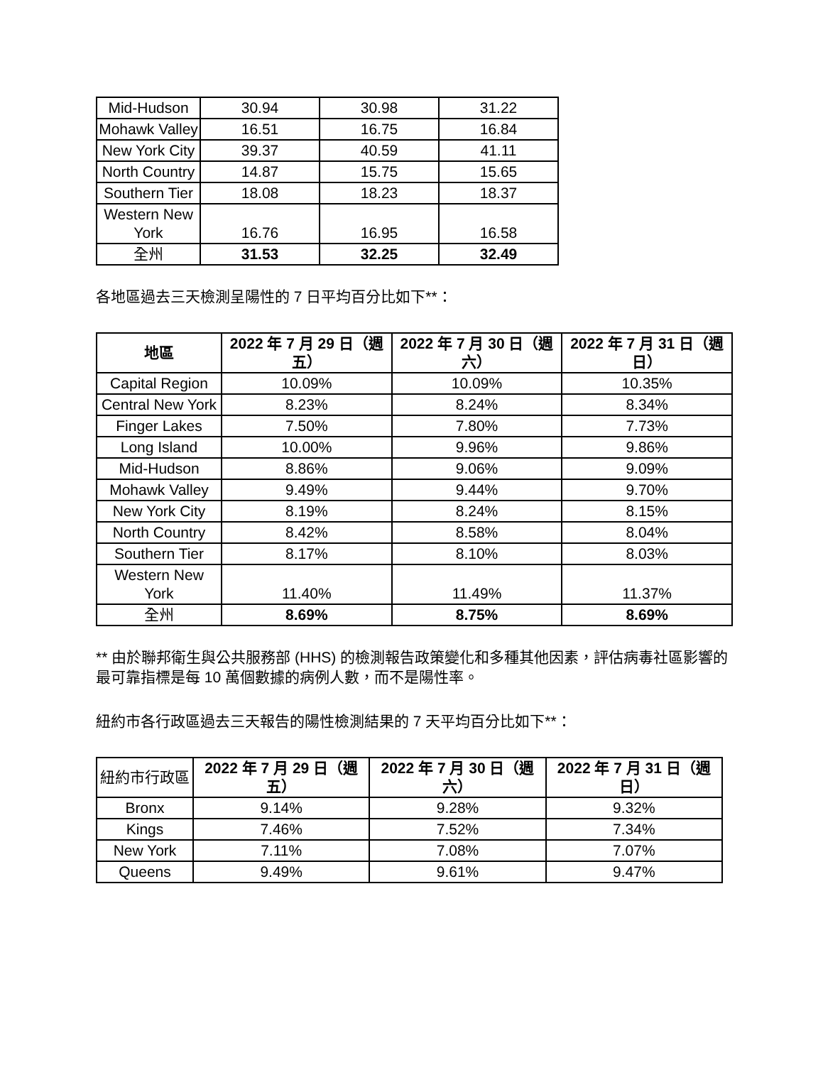| Mid-Hudson | 30.94 | 30.98 | 31.22 |
| Mohawk Valley | 16.51 | 16.75 | 16.84 |
| New York City | 39.37 | 40.59 | 41.11 |
| North Country | 14.87 | 15.75 | 15.65 |
| Southern Tier | 18.08 | 18.23 | 18.37 |
| Western New York | 16.76 | 16.95 | 16.58 |
| 全州 | 31.53 | 32.25 | 32.49 |
各地區過去三天檢測呈陽性的 7 日平均百分比如下**：
| 地區 | 2022 年 7 月 29 日（週五） | 2022 年 7 月 30 日（週六） | 2022 年 7 月 31 日（週日） |
| --- | --- | --- | --- |
| Capital Region | 10.09% | 10.09% | 10.35% |
| Central New York | 8.23% | 8.24% | 8.34% |
| Finger Lakes | 7.50% | 7.80% | 7.73% |
| Long Island | 10.00% | 9.96% | 9.86% |
| Mid-Hudson | 8.86% | 9.06% | 9.09% |
| Mohawk Valley | 9.49% | 9.44% | 9.70% |
| New York City | 8.19% | 8.24% | 8.15% |
| North Country | 8.42% | 8.58% | 8.04% |
| Southern Tier | 8.17% | 8.10% | 8.03% |
| Western New York | 11.40% | 11.49% | 11.37% |
| 全州 | 8.69% | 8.75% | 8.69% |
** 由於聯邦衛生與公共服務部 (HHS) 的檢測報告政策變化和多種其他因素，評估病毒社區影響的最可靠指標是每 10 萬個數據的病例人數，而不是陽性率。
紐約市各行政區過去三天報告的陽性檢測結果的 7 天平均百分比如下**：
| 紐約市行政區 | 2022 年 7 月 29 日（週五） | 2022 年 7 月 30 日（週六） | 2022 年 7 月 31 日（週日） |
| --- | --- | --- | --- |
| Bronx | 9.14% | 9.28% | 9.32% |
| Kings | 7.46% | 7.52% | 7.34% |
| New York | 7.11% | 7.08% | 7.07% |
| Queens | 9.49% | 9.61% | 9.47% |